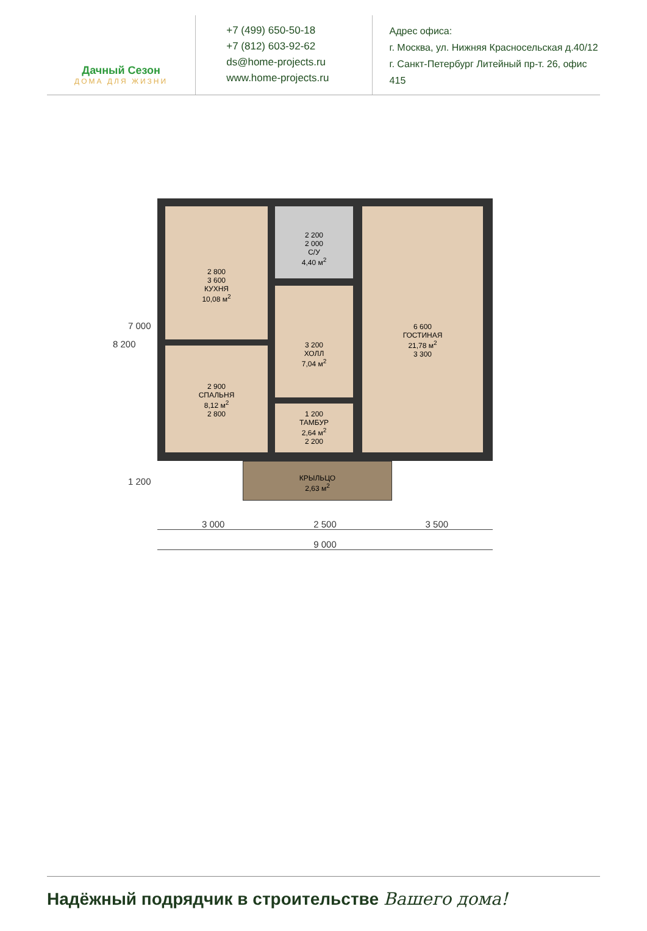Дачный Сезон
ДОМА ДЛЯ ЖИЗНИ
+7 (499) 650-50-18
+7 (812) 603-92-62
ds@home-projects.ru
www.home-projects.ru
Адрес офиса:
г. Москва, ул. Нижняя Красносельская д.40/12
г. Санкт-Петербург Литейный пр-т. 26, офис 415
2 800
3 600
КУХНЯ
10,08 м<sup>2</sup>
2 200
2 000
С/У
4,40 м<sup>2</sup>
6 600
ГОСТИНАЯ
21,78 м<sup>2</sup>
3 300
2 900
СПАЛЬНЯ
8,12 м<sup>2</sup>
2 800
3 200
ХОЛЛ
7,04 м<sup>2</sup>
1 200
ТАМБУР
2,64 м<sup>2</sup>
2 200
КРЫЛЬЦО
2,63 м<sup>2</sup>
8 200
7 000
1 200
3 000 2 500 3 500
9 000
Надёжный подрядчик в строительстве Вашего дома!